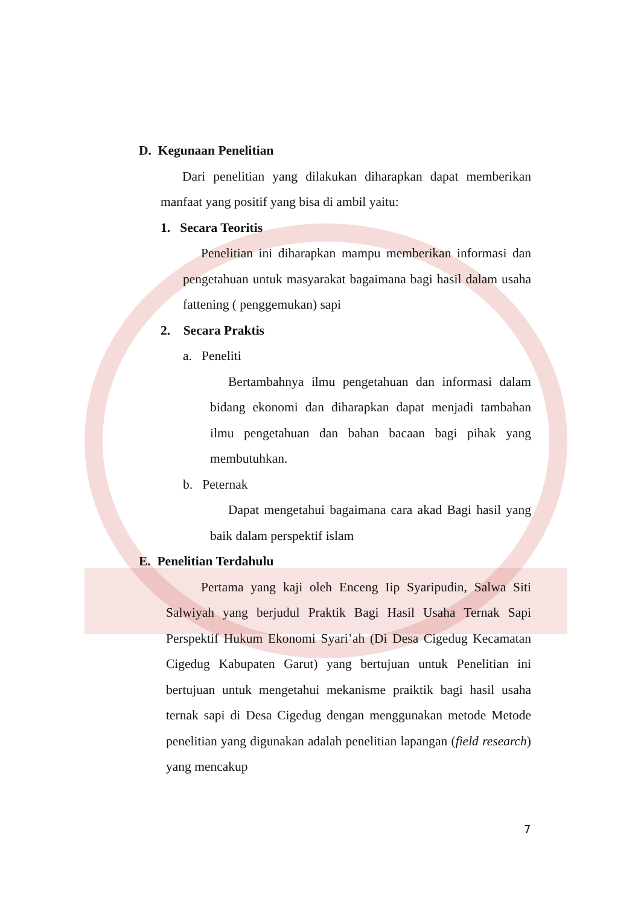D. Kegunaan Penelitian
Dari penelitian yang dilakukan diharapkan dapat memberikan manfaat yang positif yang bisa di ambil yaitu:
1. Secara Teoritis
Penelitian ini diharapkan mampu memberikan informasi dan pengetahuan untuk masyarakat bagaimana bagi hasil dalam usaha fattening ( penggemukan) sapi
2. Secara Praktis
a. Peneliti
Bertambahnya ilmu pengetahuan dan informasi dalam bidang ekonomi dan diharapkan dapat menjadi tambahan ilmu pengetahuan dan bahan bacaan bagi pihak yang membutuhkan.
b. Peternak
Dapat mengetahui bagaimana cara akad Bagi hasil yang baik dalam perspektif islam
E. Penelitian Terdahulu
Pertama yang kaji oleh Enceng Iip Syaripudin, Salwa Siti Salwiyah yang berjudul Praktik Bagi Hasil Usaha Ternak Sapi Perspektif Hukum Ekonomi Syari’ah (Di Desa Cigedug Kecamatan Cigedug Kabupaten Garut) yang bertujuan untuk Penelitian ini bertujuan untuk mengetahui mekanisme praiktik bagi hasil usaha ternak sapi di Desa Cigedug dengan menggunakan metode Metode penelitian yang digunakan adalah penelitian lapangan (field research) yang mencakup
7